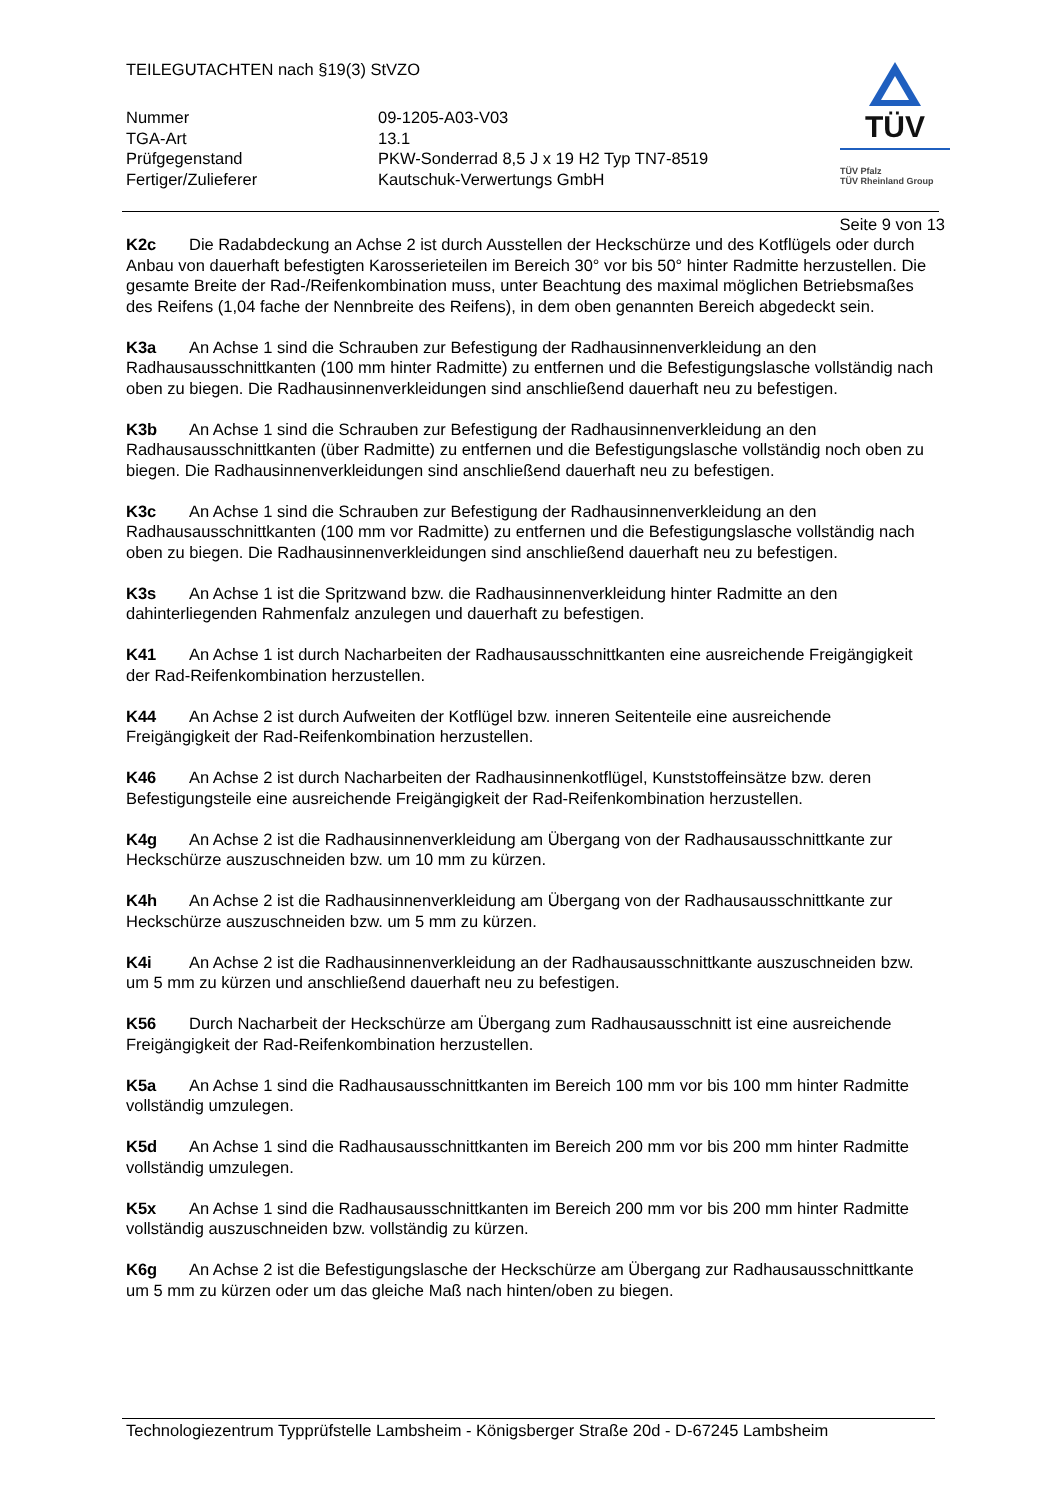TÜV
TÜV Pfalz
TÜV Rheinland Group
TEILEGUTACHTEN nach §19(3) StVZO
Nummer
09-1205-A03-V03
TGA-Art
13.1
Prüfgegenstand
PKW-Sonderrad 8,5 J x 19 H2 Typ TN7-8519
Fertiger/Zulieferer
Kautschuk-Verwertungs GmbH
Seite 9 von 13
K2c Die Radabdeckung an Achse 2 ist durch Ausstellen der Heckschürze und des Kotflügels oder durch Anbau von dauerhaft befestigten Karosserieteilen im Bereich 30° vor bis 50° hinter Radmitte herzustellen. Die gesamte Breite der Rad-/Reifenkombination muss, unter Beachtung des maximal möglichen Betriebsmaßes des Reifens (1,04 fache der Nennbreite des Reifens), in dem oben genannten Bereich abgedeckt sein.
K3a An Achse 1 sind die Schrauben zur Befestigung der Radhausinnenverkleidung an den Radhausausschnittkanten (100 mm hinter Radmitte) zu entfernen und die Befestigungslasche vollständig nach oben zu biegen. Die Radhausinnenverkleidungen sind anschließend dauerhaft neu zu befestigen.
K3b An Achse 1 sind die Schrauben zur Befestigung der Radhausinnenverkleidung an den Radhausausschnittkanten (über Radmitte) zu entfernen und die Befestigungslasche vollständig noch oben zu biegen. Die Radhausinnenverkleidungen sind anschließend dauerhaft neu zu befestigen.
K3c An Achse 1 sind die Schrauben zur Befestigung der Radhausinnenverkleidung an den Radhausausschnittkanten (100 mm vor Radmitte) zu entfernen und die Befestigungslasche vollständig nach oben zu biegen. Die Radhausinnenverkleidungen sind anschließend dauerhaft neu zu befestigen.
K3s An Achse 1 ist die Spritzwand bzw. die Radhausinnenverkleidung hinter Radmitte an den dahinterliegenden Rahmenfalz anzulegen und dauerhaft zu befestigen.
K41 An Achse 1 ist durch Nacharbeiten der Radhausausschnittkanten eine ausreichende Freigängigkeit der Rad-Reifenkombination herzustellen.
K44 An Achse 2 ist durch Aufweiten der Kotflügel bzw. inneren Seitenteile eine ausreichende Freigängigkeit der Rad-Reifenkombination herzustellen.
K46 An Achse 2 ist durch Nacharbeiten der Radhausinnenkotflügel, Kunststoffeinsätze bzw. deren Befestigungsteile eine ausreichende Freigängigkeit der Rad-Reifenkombination herzustellen.
K4g An Achse 2 ist die Radhausinnenverkleidung am Übergang von der Radhausausschnittkante zur Heckschürze auszuschneiden bzw. um 10 mm zu kürzen.
K4h An Achse 2 ist die Radhausinnenverkleidung am Übergang von der Radhausausschnittkante zur Heckschürze auszuschneiden bzw. um 5 mm zu kürzen.
K4i An Achse 2 ist die Radhausinnenverkleidung an der Radhausausschnittkante auszuschneiden bzw. um 5 mm zu kürzen und anschließend dauerhaft neu zu befestigen.
K56 Durch Nacharbeit der Heckschürze am Übergang zum Radhausausschnitt ist eine ausreichende Freigängigkeit der Rad-Reifenkombination herzustellen.
K5a An Achse 1 sind die Radhausausschnittkanten im Bereich 100 mm vor bis 100 mm hinter Radmitte vollständig umzulegen.
K5d An Achse 1 sind die Radhausausschnittkanten im Bereich 200 mm vor bis 200 mm hinter Radmitte vollständig umzulegen.
K5x An Achse 1 sind die Radhausausschnittkanten im Bereich 200 mm vor bis 200 mm hinter Radmitte vollständig auszuschneiden bzw. vollständig zu kürzen.
K6g An Achse 2 ist die Befestigungslasche der Heckschürze am Übergang zur Radhausausschnittkante um 5 mm zu kürzen oder um das gleiche Maß nach hinten/oben zu biegen.
Technologiezentrum Typprüfstelle Lambsheim - Königsberger Straße 20d - D-67245 Lambsheim